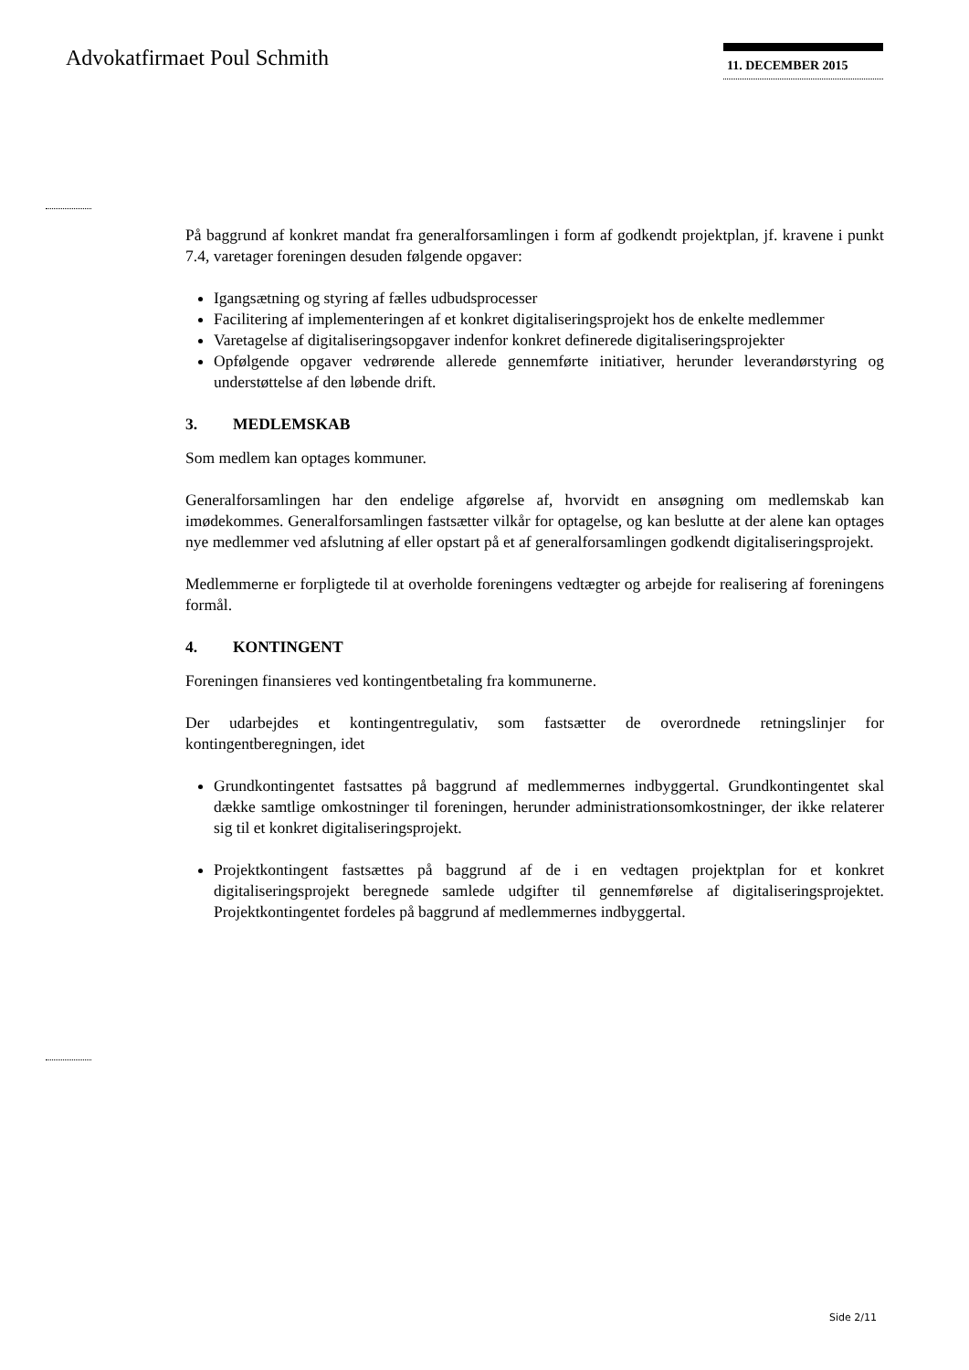Advokatfirmaet Poul Schmith 11. DECEMBER 2015
På baggrund af konkret mandat fra generalforsamlingen i form af godkendt projektplan, jf. kravene i punkt 7.4, varetager foreningen desuden følgende opgaver:
Igangsætning og styring af fælles udbudsprocesser
Facilitering af implementeringen af et konkret digitaliseringsprojekt hos de enkelte medlemmer
Varetagelse af digitaliseringsopgaver indenfor konkret definerede digitaliseringsprojekter
Opfølgende opgaver vedrørende allerede gennemførte initiativer, herunder leverandørstyring og understøttelse af den løbende drift.
3. MEDLEMSKAB
Som medlem kan optages kommuner.
Generalforsamlingen har den endelige afgørelse af, hvorvidt en ansøgning om medlemskab kan imødekommes. Generalforsamlingen fastsætter vilkår for optagelse, og kan beslutte at der alene kan optages nye medlemmer ved afslutning af eller opstart på et af generalforsamlingen godkendt digitaliseringsprojekt.
Medlemmerne er forpligtede til at overholde foreningens vedtægter og arbejde for realisering af foreningens formål.
4. KONTINGENT
Foreningen finansieres ved kontingentbetaling fra kommunerne.
Der udarbejdes et kontingentregulativ, som fastsætter de overordnede retningslinjer for kontingentberegningen, idet
Grundkontingentet fastsattes på baggrund af medlemmernes indbyggertal. Grundkontingentet skal dække samtlige omkostninger til foreningen, herunder administrationsomkostninger, der ikke relaterer sig til et konkret digitaliseringsprojekt.
Projektkontingent fastsættes på baggrund af de i en vedtagen projektplan for et konkret digitaliseringsprojekt beregnede samlede udgifter til gennemførelse af digitaliseringsprojektet. Projektkontingentet fordeles på baggrund af medlemmernes indbyggertal.
Side 2/11